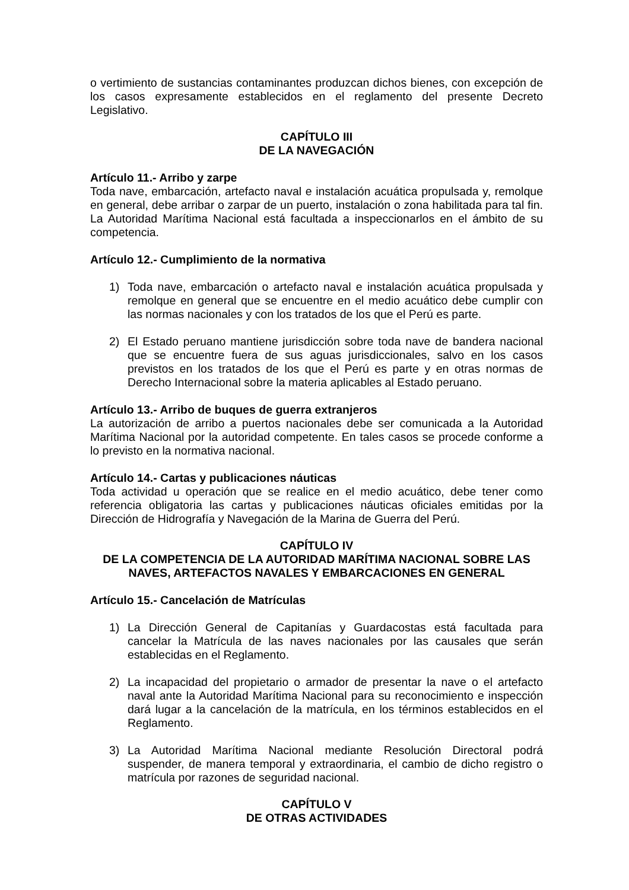o vertimiento de sustancias contaminantes produzcan dichos bienes, con excepción de los casos expresamente establecidos en el reglamento del presente Decreto Legislativo.
CAPÍTULO III
DE LA NAVEGACIÓN
Artículo 11.- Arribo y zarpe
Toda nave, embarcación, artefacto naval e instalación acuática propulsada y, remolque en general, debe arribar o zarpar de un puerto, instalación o zona habilitada para tal fin. La Autoridad Marítima Nacional está facultada a inspeccionarlos en el ámbito de su competencia.
Artículo 12.- Cumplimiento de la normativa
1) Toda nave, embarcación o artefacto naval e instalación acuática propulsada y remolque en general que se encuentre en el medio acuático debe cumplir con las normas nacionales y con los tratados de los que el Perú es parte.
2) El Estado peruano mantiene jurisdicción sobre toda nave de bandera nacional que se encuentre fuera de sus aguas jurisdiccionales, salvo en los casos previstos en los tratados de los que el Perú es parte y en otras normas de Derecho Internacional sobre la materia aplicables al Estado peruano.
Artículo 13.- Arribo de buques de guerra extranjeros
La autorización de arribo a puertos nacionales debe ser comunicada a la Autoridad Marítima Nacional por la autoridad competente. En tales casos se procede conforme a lo previsto en la normativa nacional.
Artículo 14.- Cartas y publicaciones náuticas
Toda actividad u operación que se realice en el medio acuático, debe tener como referencia obligatoria las cartas y publicaciones náuticas oficiales emitidas por la Dirección de Hidrografía y Navegación de la Marina de Guerra del Perú.
CAPÍTULO IV
DE LA COMPETENCIA DE LA AUTORIDAD MARÍTIMA NACIONAL SOBRE LAS NAVES, ARTEFACTOS NAVALES Y EMBARCACIONES EN GENERAL
Artículo 15.- Cancelación de Matrículas
1) La Dirección General de Capitanías y Guardacostas está facultada para cancelar la Matrícula de las naves nacionales por las causales que serán establecidas en el Reglamento.
2) La incapacidad del propietario o armador de presentar la nave o el artefacto naval ante la Autoridad Marítima Nacional para su reconocimiento e inspección dará lugar a la cancelación de la matrícula, en los términos establecidos en el Reglamento.
3) La Autoridad Marítima Nacional mediante Resolución Directoral podrá suspender, de manera temporal y extraordinaria, el cambio de dicho registro o matrícula por razones de seguridad nacional.
CAPÍTULO V
DE OTRAS ACTIVIDADES